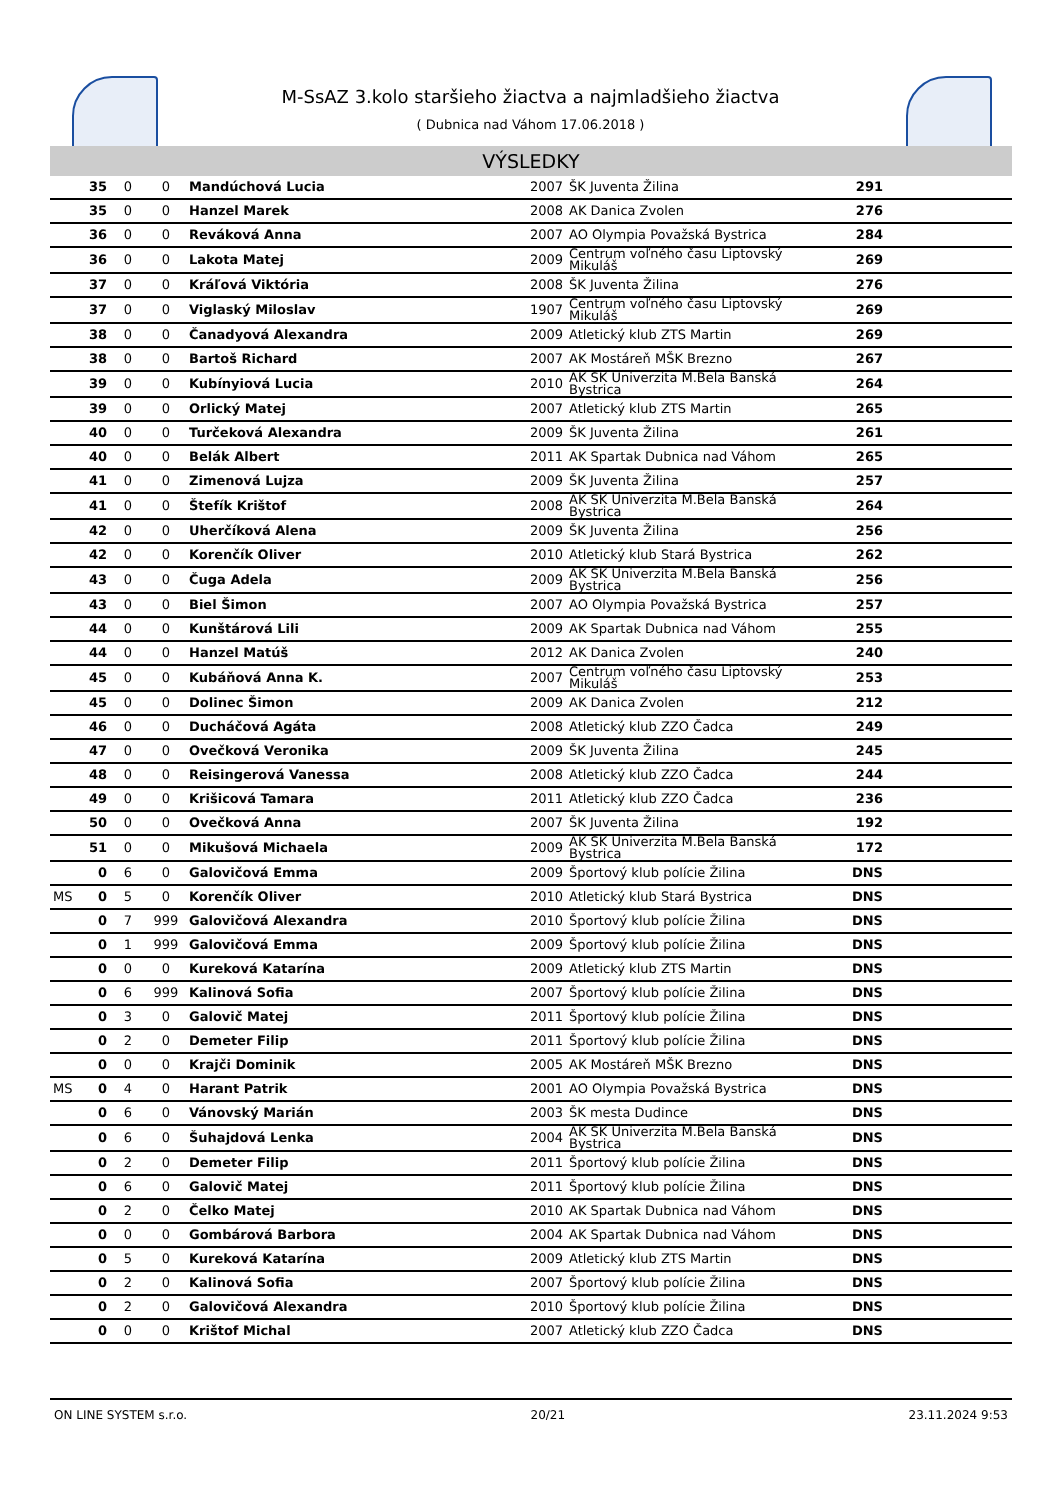M-SsAZ 3.kolo staršieho žiactva a najmladšieho žiactva
( Dubnica nad Váhom 17.06.2018 )
VÝSLEDKY
| | 35 | 0 | 0 | Mandúchová Lucia | 2007 | ŠK Juventa Žilina | 291 | |
| | 35 | 0 | 0 | Hanzel Marek | 2008 | AK Danica Zvolen | 276 | |
| | 36 | 0 | 0 | Reváková Anna | 2007 | AO Olympia Považská Bystrica | 284 | |
| | 36 | 0 | 0 | Lakota Matej | 2009 | Centrum voľného času Liptovský Mikuláš | 269 | |
| | 37 | 0 | 0 | Kráľová Viktória | 2008 | ŠK Juventa Žilina | 276 | |
| | 37 | 0 | 0 | Viglaský Miloslav | 1907 | Centrum voľného času Liptovský Mikuláš | 269 | |
| | 38 | 0 | 0 | Čanadyová Alexandra | 2009 | Atletický klub ZTS Martin | 269 | |
| | 38 | 0 | 0 | Bartoš Richard | 2007 | AK Mostáreň MŠK Brezno | 267 | |
| | 39 | 0 | 0 | Kubínyiová Lucia | 2010 | AK ŠK Univerzita M.Bela Banská Bystrica | 264 | |
| | 39 | 0 | 0 | Orlický Matej | 2007 | Atletický klub ZTS Martin | 265 | |
| | 40 | 0 | 0 | Turčeková Alexandra | 2009 | ŠK Juventa Žilina | 261 | |
| | 40 | 0 | 0 | Belák Albert | 2011 | AK Spartak Dubnica nad Váhom | 265 | |
| | 41 | 0 | 0 | Zimenová Lujza | 2009 | ŠK Juventa Žilina | 257 | |
| | 41 | 0 | 0 | Štefík Krištof | 2008 | AK ŠK Univerzita M.Bela Banská Bystrica | 264 | |
| | 42 | 0 | 0 | Uherčíková Alena | 2009 | ŠK Juventa Žilina | 256 | |
| | 42 | 0 | 0 | Korenčík Oliver | 2010 | Atletický klub Stará Bystrica | 262 | |
| | 43 | 0 | 0 | Čuga Adela | 2009 | AK ŠK Univerzita M.Bela Banská Bystrica | 256 | |
| | 43 | 0 | 0 | Biel Šimon | 2007 | AO Olympia Považská Bystrica | 257 | |
| | 44 | 0 | 0 | Kunštárová Lili | 2009 | AK Spartak Dubnica nad Váhom | 255 | |
| | 44 | 0 | 0 | Hanzel Matúš | 2012 | AK Danica Zvolen | 240 | |
| | 45 | 0 | 0 | Kubáňová Anna K. | 2007 | Centrum voľného času Liptovský Mikuláš | 253 | |
| | 45 | 0 | 0 | Dolinec Šimon | 2009 | AK Danica Zvolen | 212 | |
| | 46 | 0 | 0 | Ducháčová Agáta | 2008 | Atletický klub ZZO Čadca | 249 | |
| | 47 | 0 | 0 | Ovečková Veronika | 2009 | ŠK Juventa Žilina | 245 | |
| | 48 | 0 | 0 | Reisingerová Vanessa | 2008 | Atletický klub ZZO Čadca | 244 | |
| | 49 | 0 | 0 | Krišicová Tamara | 2011 | Atletický klub ZZO Čadca | 236 | |
| | 50 | 0 | 0 | Ovečková Anna | 2007 | ŠK Juventa Žilina | 192 | |
| | 51 | 0 | 0 | Mikušová Michaela | 2009 | AK ŠK Univerzita M.Bela Banská Bystrica | 172 | |
| | 0 | 6 | 0 | Galovičová Emma | 2009 | Športový klub polície Žilina | DNS | |
| MS | 0 | 5 | 0 | Korenčík Oliver | 2010 | Atletický klub Stará Bystrica | DNS | |
| | 0 | 7 | 999 | Galovičová Alexandra | 2010 | Športový klub polície Žilina | DNS | |
| | 0 | 1 | 999 | Galovičová Emma | 2009 | Športový klub polície Žilina | DNS | |
| | 0 | 0 | 0 | Kureková Katarína | 2009 | Atletický klub ZTS Martin | DNS | |
| | 0 | 6 | 999 | Kalinová Sofia | 2007 | Športový klub polície Žilina | DNS | |
| | 0 | 3 | 0 | Galovič Matej | 2011 | Športový klub polície Žilina | DNS | |
| | 0 | 2 | 0 | Demeter Filip | 2011 | Športový klub polície Žilina | DNS | |
| | 0 | 0 | 0 | Krajči Dominik | 2005 | AK Mostáreň MŠK Brezno | DNS | |
| MS | 0 | 4 | 0 | Harant Patrik | 2001 | AO Olympia Považská Bystrica | DNS | |
| | 0 | 6 | 0 | Vánovský Marián | 2003 | ŠK mesta Dudince | DNS | |
| | 0 | 6 | 0 | Šuhajdová Lenka | 2004 | AK ŠK Univerzita M.Bela Banská Bystrica | DNS | |
| | 0 | 2 | 0 | Demeter Filip | 2011 | Športový klub polície Žilina | DNS | |
| | 0 | 6 | 0 | Galovič Matej | 2011 | Športový klub polície Žilina | DNS | |
| | 0 | 2 | 0 | Čelko Matej | 2010 | AK Spartak Dubnica nad Váhom | DNS | |
| | 0 | 0 | 0 | Gombárová Barbora | 2004 | AK Spartak Dubnica nad Váhom | DNS | |
| | 0 | 5 | 0 | Kureková Katarína | 2009 | Atletický klub ZTS Martin | DNS | |
| | 0 | 2 | 0 | Kalinová Sofia | 2007 | Športový klub polície Žilina | DNS | |
| | 0 | 2 | 0 | Galovičová Alexandra | 2010 | Športový klub polície Žilina | DNS | |
| | 0 | 0 | 0 | Krištof Michal | 2007 | Atletický klub ZZO Čadca | DNS | |
ON LINE SYSTEM s.r.o. 20/21 23.11.2024 9:53